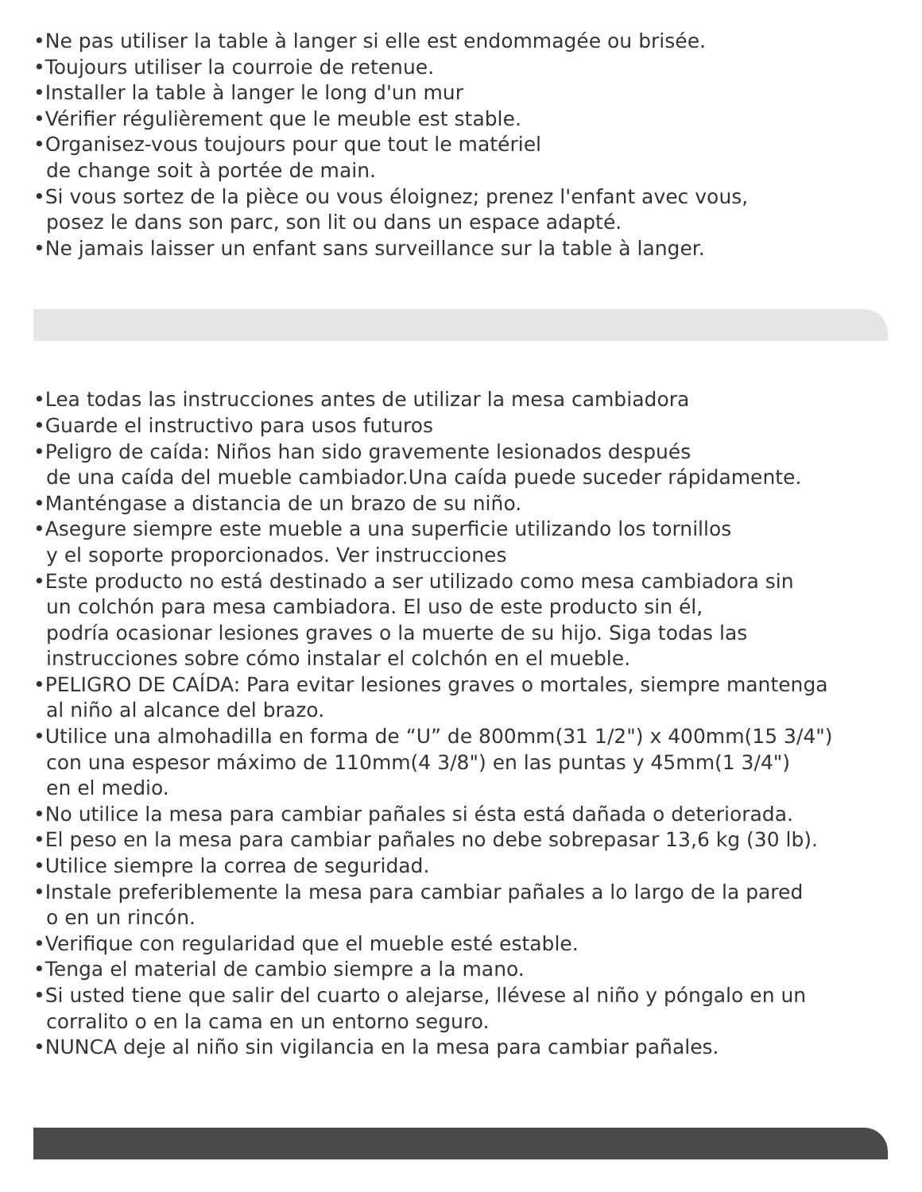•Ne pas utiliser la table à langer si elle est endommagée ou brisée.
•Toujours utiliser la courroie de retenue.
•Installer la table à langer le long d'un mur
•Vérifier régulièrement que le meuble est stable.
•Organisez-vous toujours pour que tout le matériel
de change soit à portée de main.
•Si vous sortez de la pièce ou vous éloignez; prenez l'enfant avec vous,
posez le dans son parc, son lit ou dans un espace adapté.
•Ne jamais laisser un enfant sans surveillance sur la table à langer.
•Lea todas las instrucciones antes de utilizar la mesa cambiadora
•Guarde el instructivo para usos futuros
•Peligro de caída: Niños han sido gravemente lesionados después
de una caída del mueble cambiador.Una caída puede suceder rápidamente.
•Manténgase a distancia de un brazo de su niño.
•Asegure siempre este mueble a una superficie utilizando los tornillos
y el soporte proporcionados. Ver instrucciones
•Este producto no está destinado a ser utilizado como mesa cambiadora sin
un colchón para mesa cambiadora. El uso de este producto sin él,
podría ocasionar lesiones graves o la muerte de su hijo. Siga todas las
instrucciones sobre cómo instalar el colchón en el mueble.
•PELIGRO DE CAÍDA: Para evitar lesiones graves o mortales, siempre mantenga
al niño al alcance del brazo.
•Utilice una almohadilla en forma de “U” de 800mm(31 1/2") x 400mm(15 3/4")
con una espesor máximo de 110mm(4 3/8") en las puntas y 45mm(1 3/4")
en el medio.
•No utilice la mesa para cambiar pañales si ésta está dañada o deteriorada.
•El peso en la mesa para cambiar pañales no debe sobrepasar 13,6 kg (30 lb).
•Utilice siempre la correa de seguridad.
•Instale preferiblemente la mesa para cambiar pañales a lo largo de la pared
o en un rincón.
•Verifique con regularidad que el mueble esté estable.
•Tenga el material de cambio siempre a la mano.
•Si usted tiene que salir del cuarto o alejarse, llévese al niño y póngalo en un
corralito o en la cama en un entorno seguro.
•NUNCA deje al niño sin vigilancia en la mesa para cambiar pañales.